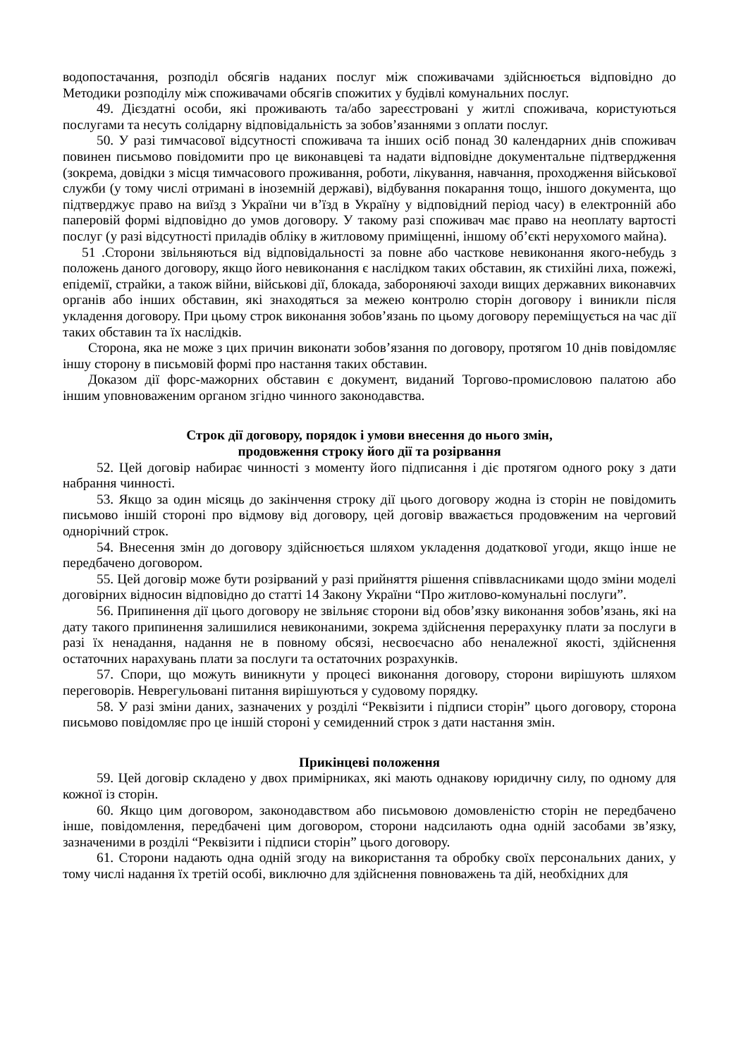водопостачання, розподіл обсягів наданих послуг між споживачами здійснюється відповідно до Методики розподілу між споживачами обсягів спожитих у будівлі комунальних послуг.
49. Дієздатні особи, які проживають та/або зареєстровані у житлі споживача, користуються послугами та несуть солідарну відповідальність за зобов’язаннями з оплати послуг.
50. У разі тимчасової відсутності споживача та інших осіб понад 30 календарних днів споживач повинен письмово повідомити про це виконавцеві та надати відповідне документальне підтвердження (зокрема, довідки з місця тимчасового проживання, роботи, лікування, навчання, проходження військової служби (у тому числі отримані в іноземній державі), відбування покарання тощо, іншого документа, що підтверджує право на виїзд з України чи в’їзд в Україну у відповідний період часу) в електронній або паперовій формі відповідно до умов договору. У такому разі споживач має право на неоплату вартості послуг (у разі відсутності приладів обліку в житловому приміщенні, іншому об’єкті нерухомого майна).
51 .Сторони звільняються від відповідальності за повне або часткове невиконання якого-небудь з положень даного договору, якщо його невиконання є наслідком таких обставин, як стихійні лиха, пожежі, епідемії, страйки, а також війни, військові дії, блокада, забороняючі заходи вищих державних виконавчих органів або інших обставин, які знаходяться за межею контролю сторін договору і виникли після укладення договору. При цьому строк виконання зобов’язань по цьому договору переміщується на час дії таких обставин та їх наслідків.
Сторона, яка не може з цих причин виконати зобов’язання по договору, протягом 10 днів повідомляє іншу сторону в письмовій формі про настання таких обставин.
Доказом дії форс-мажорних обставин є документ, виданий Торгово-промисловою палатою або іншим уповноваженим органом згідно чинного законодавства.
Строк дії договору, порядок і умови внесення до нього змін,
продовження строку його дії та розірвання
52. Цей договір набирає чинності з моменту його підписання і діє протягом одного року з дати набрання чинності.
53. Якщо за один місяць до закінчення строку дії цього договору жодна із сторін не повідомить письмово іншій стороні про відмову від договору, цей договір вважається продовженим на черговий однорічний строк.
54. Внесення змін до договору здійснюється шляхом укладення додаткової угоди, якщо інше не передбачено договором.
55. Цей договір може бути розірваний у разі прийняття рішення співвласниками щодо зміни моделі договірних відносин відповідно до статті 14 Закону України “Про житлово-комунальні послуги”.
56. Припинення дії цього договору не звільняє сторони від обов’язку виконання зобов’язань, які на дату такого припинення залишилися невиконаними, зокрема здійснення перерахунку плати за послуги в разі їх ненадання, надання не в повному обсязі, несвоєчасно або неналежної якості, здійснення остаточних нарахувань плати за послуги та остаточних розрахунків.
57. Спори, що можуть виникнути у процесі виконання договору, сторони вирішують шляхом переговорів. Неврегульовані питання вирішуються у судовому порядку.
58. У разі зміни даних, зазначених у розділі “Реквізити і підписи сторін” цього договору, сторона письмово повідомляє про це іншій стороні у семиденний строк з дати настання змін.
Прикінцеві положення
59. Цей договір складено у двох примірниках, які мають однакову юридичну силу, по одному для кожної із сторін.
60. Якщо цим договором, законодавством або письмовою домовленістю сторін не передбачено інше, повідомлення, передбачені цим договором, сторони надсилають одна одній засобами зв’язку, зазначеними в розділі “Реквізити і підписи сторін” цього договору.
61. Сторони надають одна одній згоду на використання та обробку своїх персональних даних, у тому числі надання їх третій особі, виключно для здійснення повноважень та дій, необхідних для